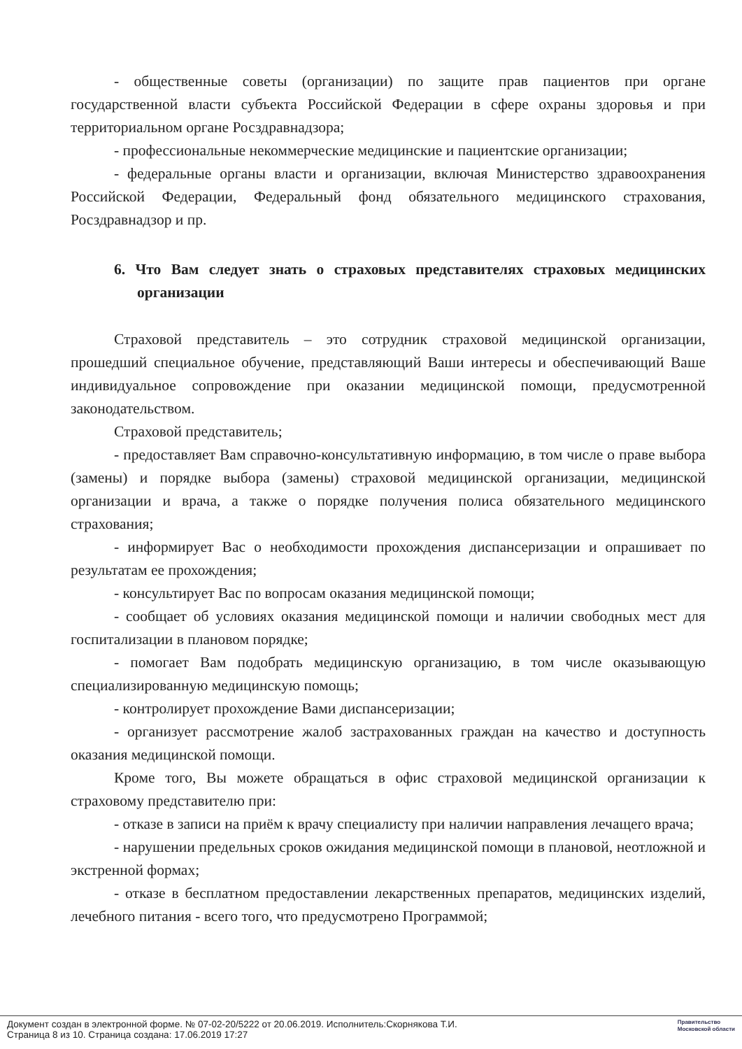- общественные советы (организации) по защите прав пациентов при органе государственной власти субъекта Российской Федерации в сфере охраны здоровья и при территориальном органе Росздравнадзора;
- профессиональные некоммерческие медицинские и пациентские организации;
- федеральные органы власти и организации, включая Министерство здравоохранения Российской Федерации, Федеральный фонд обязательного медицинского страхования, Росздравнадзор и пр.
6. Что Вам следует знать о страховых представителях страховых медицинских организации
Страховой представитель – это сотрудник страховой медицинской организации, прошедший специальное обучение, представляющий Ваши интересы и обеспечивающий Ваше индивидуальное сопровождение при оказании медицинской помощи, предусмотренной законодательством.
Страховой представитель;
- предоставляет Вам справочно-консультативную информацию, в том числе о праве выбора (замены) и порядке выбора (замены) страховой медицинской организации, медицинской организации и врача, а также о порядке получения полиса обязательного медицинского страхования;
- информирует Вас о необходимости прохождения диспансеризации и опрашивает по результатам ее прохождения;
- консультирует Вас по вопросам оказания медицинской помощи;
- сообщает об условиях оказания медицинской помощи и наличии свободных мест для госпитализации в плановом порядке;
- помогает Вам подобрать медицинскую организацию, в том числе оказывающую специализированную медицинскую помощь;
- контролирует прохождение Вами диспансеризации;
- организует рассмотрение жалоб застрахованных граждан на качество и доступность оказания медицинской помощи.
Кроме того, Вы можете обращаться в офис страховой медицинской организации к страховому представителю при:
- отказе в записи на приём к врачу специалисту при наличии направления лечащего врача;
- нарушении предельных сроков ожидания медицинской помощи в плановой, неотложной и экстренной формах;
- отказе в бесплатном предоставлении лекарственных препаратов, медицинских изделий, лечебного питания - всего того, что предусмотрено Программой;
Документ создан в электронной форме. № 07-02-20/5222 от 20.06.2019. Исполнитель:Скорнякова Т.И.
Страница 8 из 10. Страница создана: 17.06.2019 17:27
Правительство
Московской области